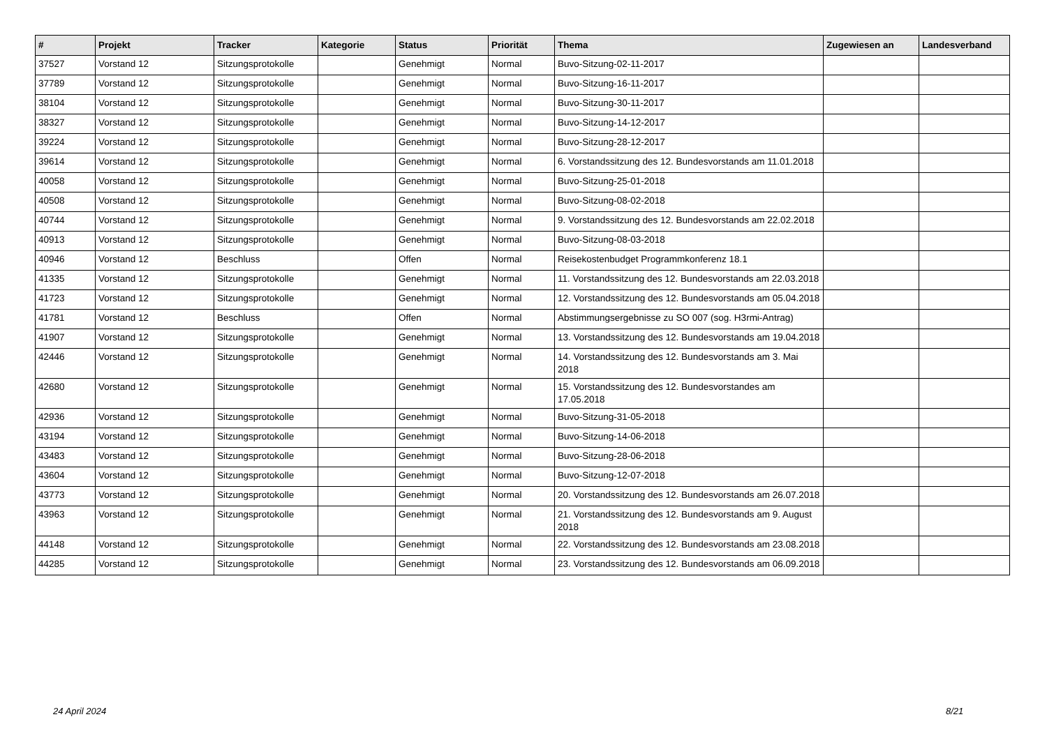| # | Projekt | Tracker | Kategorie | Status | Priorität | Thema | Zugewiesen an | Landesverband |
| --- | --- | --- | --- | --- | --- | --- | --- | --- |
| 37527 | Vorstand 12 | Sitzungsprotokolle | | Genehmigt | Normal | Buvo-Sitzung-02-11-2017 | | |
| 37789 | Vorstand 12 | Sitzungsprotokolle | | Genehmigt | Normal | Buvo-Sitzung-16-11-2017 | | |
| 38104 | Vorstand 12 | Sitzungsprotokolle | | Genehmigt | Normal | Buvo-Sitzung-30-11-2017 | | |
| 38327 | Vorstand 12 | Sitzungsprotokolle | | Genehmigt | Normal | Buvo-Sitzung-14-12-2017 | | |
| 39224 | Vorstand 12 | Sitzungsprotokolle | | Genehmigt | Normal | Buvo-Sitzung-28-12-2017 | | |
| 39614 | Vorstand 12 | Sitzungsprotokolle | | Genehmigt | Normal | 6. Vorstandssitzung des 12. Bundesvorstands am 11.01.2018 | | |
| 40058 | Vorstand 12 | Sitzungsprotokolle | | Genehmigt | Normal | Buvo-Sitzung-25-01-2018 | | |
| 40508 | Vorstand 12 | Sitzungsprotokolle | | Genehmigt | Normal | Buvo-Sitzung-08-02-2018 | | |
| 40744 | Vorstand 12 | Sitzungsprotokolle | | Genehmigt | Normal | 9. Vorstandssitzung des 12. Bundesvorstands am 22.02.2018 | | |
| 40913 | Vorstand 12 | Sitzungsprotokolle | | Genehmigt | Normal | Buvo-Sitzung-08-03-2018 | | |
| 40946 | Vorstand 12 | Beschluss | | Offen | Normal | Reisekostenbudget Programmkonferenz 18.1 | | |
| 41335 | Vorstand 12 | Sitzungsprotokolle | | Genehmigt | Normal | 11. Vorstandssitzung des 12. Bundesvorstands am 22.03.2018 | | |
| 41723 | Vorstand 12 | Sitzungsprotokolle | | Genehmigt | Normal | 12. Vorstandssitzung des 12. Bundesvorstands am 05.04.2018 | | |
| 41781 | Vorstand 12 | Beschluss | | Offen | Normal | Abstimmungsergebnisse zu SO 007 (sog. H3rmi-Antrag) | | |
| 41907 | Vorstand 12 | Sitzungsprotokolle | | Genehmigt | Normal | 13. Vorstandssitzung des 12. Bundesvorstands am 19.04.2018 | | |
| 42446 | Vorstand 12 | Sitzungsprotokolle | | Genehmigt | Normal | 14. Vorstandssitzung des 12. Bundesvorstands am 3. Mai 2018 | | |
| 42680 | Vorstand 12 | Sitzungsprotokolle | | Genehmigt | Normal | 15. Vorstandssitzung des 12. Bundesvorstandes am 17.05.2018 | | |
| 42936 | Vorstand 12 | Sitzungsprotokolle | | Genehmigt | Normal | Buvo-Sitzung-31-05-2018 | | |
| 43194 | Vorstand 12 | Sitzungsprotokolle | | Genehmigt | Normal | Buvo-Sitzung-14-06-2018 | | |
| 43483 | Vorstand 12 | Sitzungsprotokolle | | Genehmigt | Normal | Buvo-Sitzung-28-06-2018 | | |
| 43604 | Vorstand 12 | Sitzungsprotokolle | | Genehmigt | Normal | Buvo-Sitzung-12-07-2018 | | |
| 43773 | Vorstand 12 | Sitzungsprotokolle | | Genehmigt | Normal | 20. Vorstandssitzung des 12. Bundesvorstands am 26.07.2018 | | |
| 43963 | Vorstand 12 | Sitzungsprotokolle | | Genehmigt | Normal | 21. Vorstandssitzung des 12. Bundesvorstands am 9. August 2018 | | |
| 44148 | Vorstand 12 | Sitzungsprotokolle | | Genehmigt | Normal | 22. Vorstandssitzung des 12. Bundesvorstands am 23.08.2018 | | |
| 44285 | Vorstand 12 | Sitzungsprotokolle | | Genehmigt | Normal | 23. Vorstandssitzung des 12. Bundesvorstands am 06.09.2018 | | |
24 April 2024 8/21